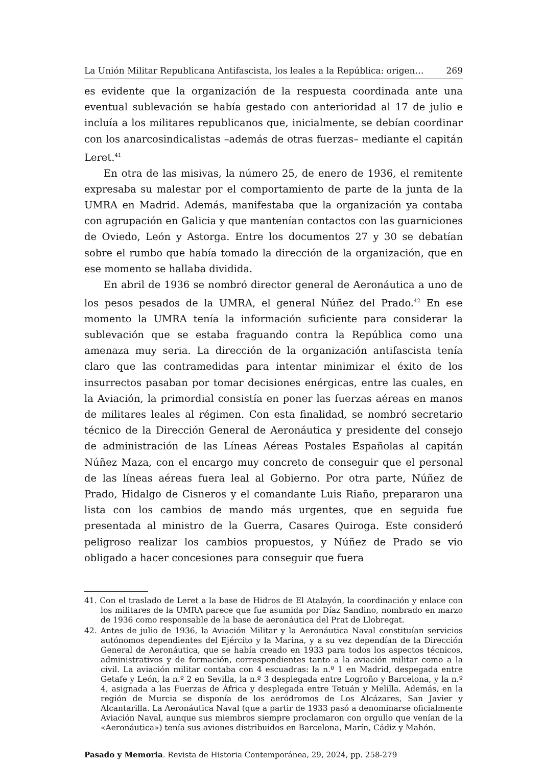La Unión Militar Republicana Antifascista, los leales a la República: origen… 269
es evidente que la organización de la respuesta coordinada ante una eventual sublevación se había gestado con anterioridad al 17 de julio e incluía a los militares republicanos que, inicialmente, se debían coordinar con los anarcosindicalistas –además de otras fuerzas– mediante el capitán Leret.<sup>41</sup>
En otra de las misivas, la número 25, de enero de 1936, el remitente expresaba su malestar por el comportamiento de parte de la junta de la UMRA en Madrid. Además, manifestaba que la organización ya contaba con agrupación en Galicia y que mantenían contactos con las guarniciones de Oviedo, León y Astorga. Entre los documentos 27 y 30 se debatían sobre el rumbo que había tomado la dirección de la organización, que en ese momento se hallaba dividida.
En abril de 1936 se nombró director general de Aeronáutica a uno de los pesos pesados de la UMRA, el general Núñez del Prado.<sup>42</sup> En ese momento la UMRA tenía la información suficiente para considerar la sublevación que se estaba fraguando contra la República como una amenaza muy seria. La dirección de la organización antifascista tenía claro que las contramedidas para intentar minimizar el éxito de los insurrectos pasaban por tomar decisiones enérgicas, entre las cuales, en la Aviación, la primordial consistía en poner las fuerzas aéreas en manos de militares leales al régimen. Con esta finalidad, se nombró secretario técnico de la Dirección General de Aeronáutica y presidente del consejo de administración de las Líneas Aéreas Postales Españolas al capitán Núñez Maza, con el encargo muy concreto de conseguir que el personal de las líneas aéreas fuera leal al Gobierno. Por otra parte, Núñez de Prado, Hidalgo de Cisneros y el comandante Luis Riaño, prepararon una lista con los cambios de mando más urgentes, que en seguida fue presentada al ministro de la Guerra, Casares Quiroga. Este consideró peligroso realizar los cambios propuestos, y Núñez de Prado se vio obligado a hacer concesiones para conseguir que fuera
41. Con el traslado de Leret a la base de Hidros de El Atalayón, la coordinación y enlace con los militares de la UMRA parece que fue asumida por Díaz Sandino, nombrado en marzo de 1936 como responsable de la base de aeronáutica del Prat de Llobregat.
42. Antes de julio de 1936, la Aviación Militar y la Aeronáutica Naval constituían servicios autónomos dependientes del Ejército y la Marina, y a su vez dependían de la Dirección General de Aeronáutica, que se había creado en 1933 para todos los aspectos técnicos, administrativos y de formación, correspondientes tanto a la aviación militar como a la civil. La aviación militar contaba con 4 escuadras: la n.º 1 en Madrid, despegada entre Getafe y León, la n.º 2 en Sevilla, la n.º 3 desplegada entre Logroño y Barcelona, y la n.º 4, asignada a las Fuerzas de África y desplegada entre Tetuán y Melilla. Además, en la región de Murcia se disponía de los aeródromos de Los Alcázares, San Javier y Alcantarilla. La Aeronáutica Naval (que a partir de 1933 pasó a denominarse oficialmente Aviación Naval, aunque sus miembros siempre proclamaron con orgullo que venían de la «Aeronáutica») tenía sus aviones distribuidos en Barcelona, Marín, Cádiz y Mahón.
Pasado y Memoria. Revista de Historia Contemporánea, 29, 2024, pp. 258-279